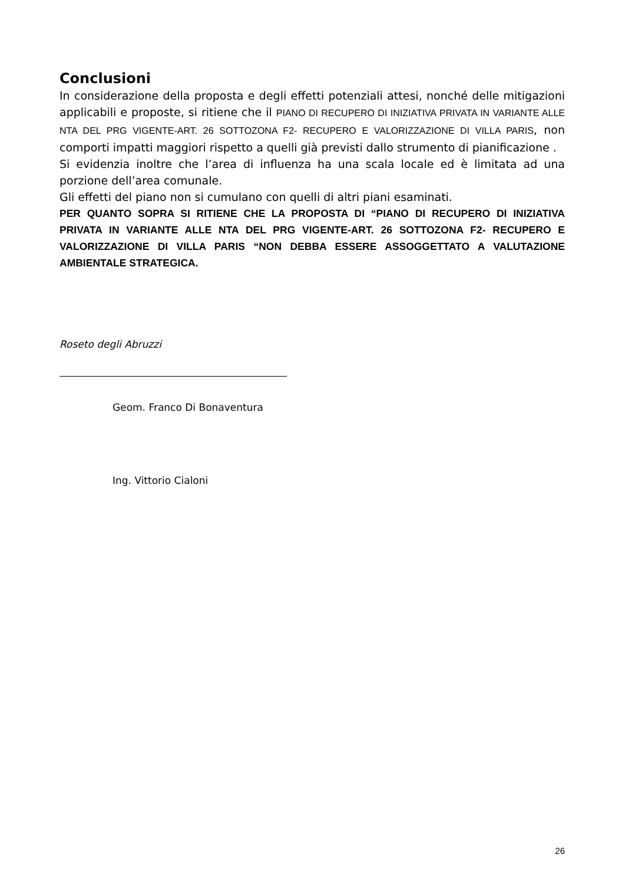Conclusioni
In considerazione della proposta e degli effetti potenziali attesi, nonché delle mitigazioni applicabili e proposte, si ritiene che il PIANO DI RECUPERO DI INIZIATIVA PRIVATA IN VARIANTE ALLE NTA DEL PRG VIGENTE-ART. 26 SOTTOZONA F2- RECUPERO E VALORIZZAZIONE DI VILLA PARIS, non comporti impatti maggiori rispetto a quelli già previsti dallo strumento di pianificazione .
Si evidenzia inoltre che l’area di influenza ha una scala locale ed è limitata ad una porzione dell’area comunale.
Gli effetti del piano non si cumulano con quelli di altri piani esaminati.
PER QUANTO SOPRA SI RITIENE CHE LA PROPOSTA DI “PIANO DI RECUPERO DI INIZIATIVA PRIVATA IN VARIANTE ALLE NTA DEL PRG VIGENTE-ART. 26 SOTTOZONA F2- RECUPERO E VALORIZZAZIONE DI VILLA PARIS “NON DEBBA ESSERE ASSOGGETTATO A VALUTAZIONE AMBIENTALE STRATEGICA.
Roseto degli Abruzzi
Geom. Franco Di Bonaventura
Ing. Vittorio Cialoni
26